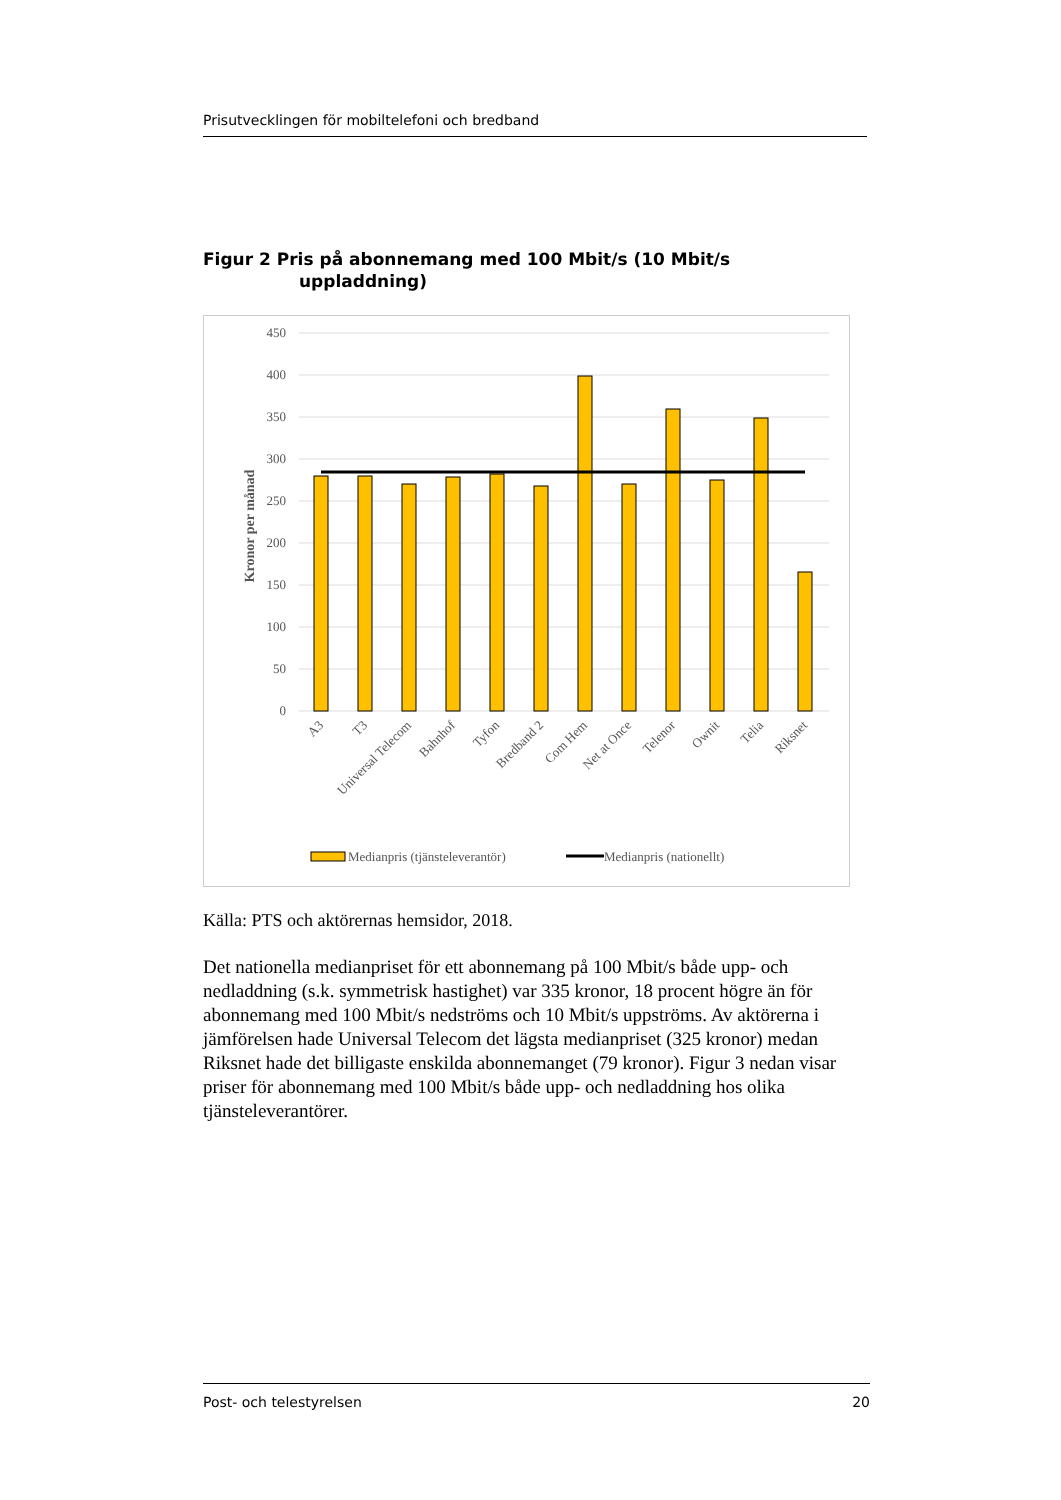Prisutvecklingen för mobiltelefoni och bredband
Figur 2 Pris på abonnemang med 100 Mbit/s (10 Mbit/s
uppladdning)
450
400
350
300
250
200
150
100
50
0
Kronor per månad
A3
T3
Universal Telecom
Bahnhof
Tyfon
Bredband 2
Com Hem
Net at Once
Telenor
Ownit
Telia
Riksnet
Medianpris (tjänsteleverantör)
Medianpris (nationellt)
Källa: PTS och aktörernas hemsidor, 2018.
Det nationella medianpriset för ett abonnemang på 100 Mbit/s både upp- och nedladdning (s.k. symmetrisk hastighet) var 335 kronor, 18 procent högre än för abonnemang med 100 Mbit/s nedströms och 10 Mbit/s uppströms. Av aktörerna i jämförelsen hade Universal Telecom det lägsta medianpriset (325 kronor) medan Riksnet hade det billigaste enskilda abonnemanget (79 kronor). Figur 3 nedan visar priser för abonnemang med 100 Mbit/s både upp- och nedladdning hos olika tjänsteleverantörer.
Post- och telestyrelsen 20